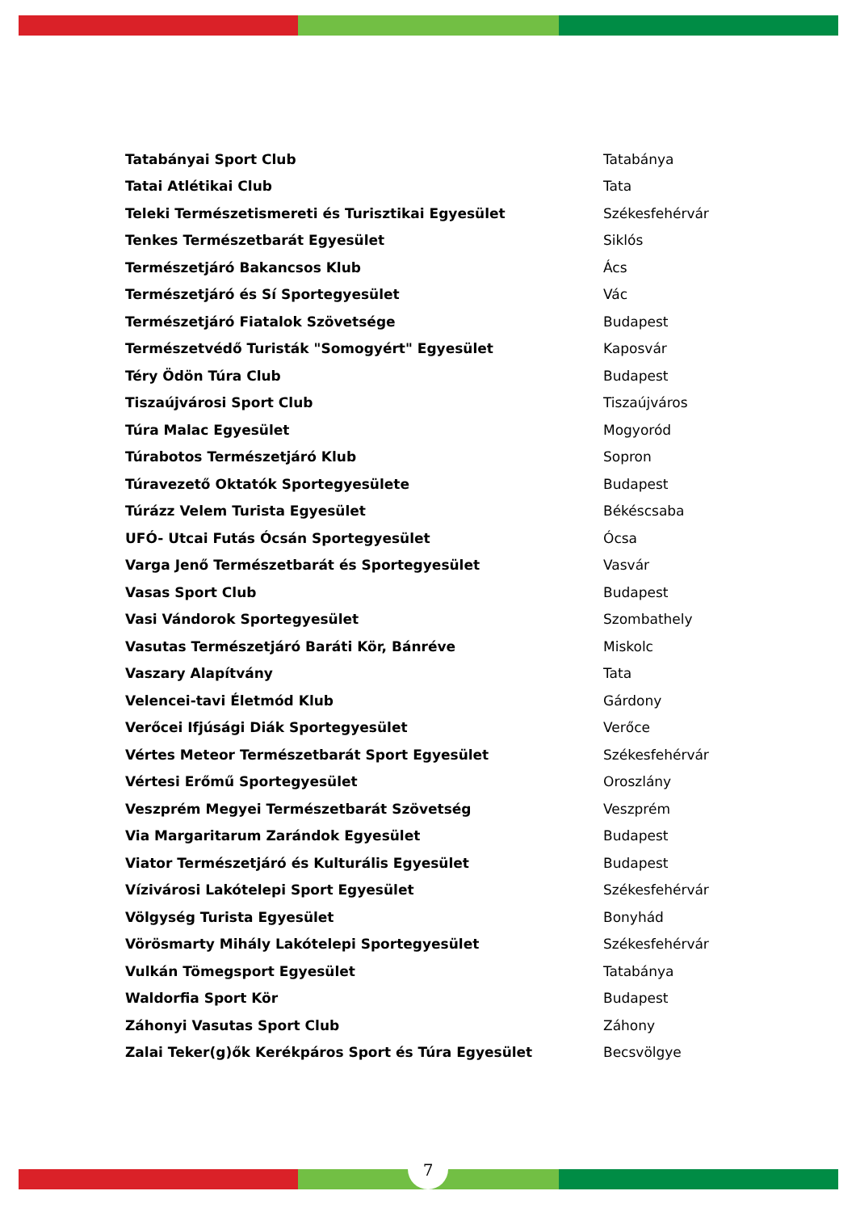| Tatabányai Sport Club | Tatabánya |
| Tatai Atlétikai Club | Tata |
| Teleki Természetismereti és Turisztikai Egyesület | Székesfehérvár |
| Tenkes Természetbarát Egyesület | Siklós |
| Természetjáró Bakancsos Klub | Ács |
| Természetjáró és Sí Sportegyesület | Vác |
| Természetjáró Fiatalok Szövetsége | Budapest |
| Természetvédő Turisták "Somogyért" Egyesület | Kaposvár |
| Téry Ödön Túra Club | Budapest |
| Tiszaújvárosi Sport Club | Tiszaújváros |
| Túra Malac Egyesület | Mogyoród |
| Túrabotos Természetjáró Klub | Sopron |
| Túravezető Oktatók Sportegyesülete | Budapest |
| Túrázz Velem Turista Egyesület | Békéscsaba |
| UFÓ- Utcai Futás Ócsán Sportegyesület | Ócsa |
| Varga Jenő Természetbarát és Sportegyesület | Vasvár |
| Vasas Sport Club | Budapest |
| Vasi Vándorok Sportegyesület | Szombathely |
| Vasutas Természetjáró Baráti Kör, Bánréve | Miskolc |
| Vaszary Alapítvány | Tata |
| Velencei-tavi Életmód Klub | Gárdony |
| Verőcei Ifjúsági Diák Sportegyesület | Verőce |
| Vértes Meteor Természetbarát Sport Egyesület | Székesfehérvár |
| Vértesi Erőmű Sportegyesület | Oroszlány |
| Veszprém Megyei Természetbarát Szövetség | Veszprém |
| Via Margaritarum Zarándok Egyesület | Budapest |
| Viator Természetjáró és Kulturális Egyesület | Budapest |
| Vízivárosi Lakótelepi Sport Egyesület | Székesfehérvár |
| Völgység Turista Egyesület | Bonyhád |
| Vörösmarty Mihály Lakótelepi Sportegyesület | Székesfehérvár |
| Vulkán Tömegsport Egyesület | Tatabánya |
| Waldorfia Sport Kör | Budapest |
| Záhonyi Vasutas Sport Club | Záhony |
| Zalai Teker(g)ők Kerékpáros Sport és Túra Egyesület | Becsvölgye |
7